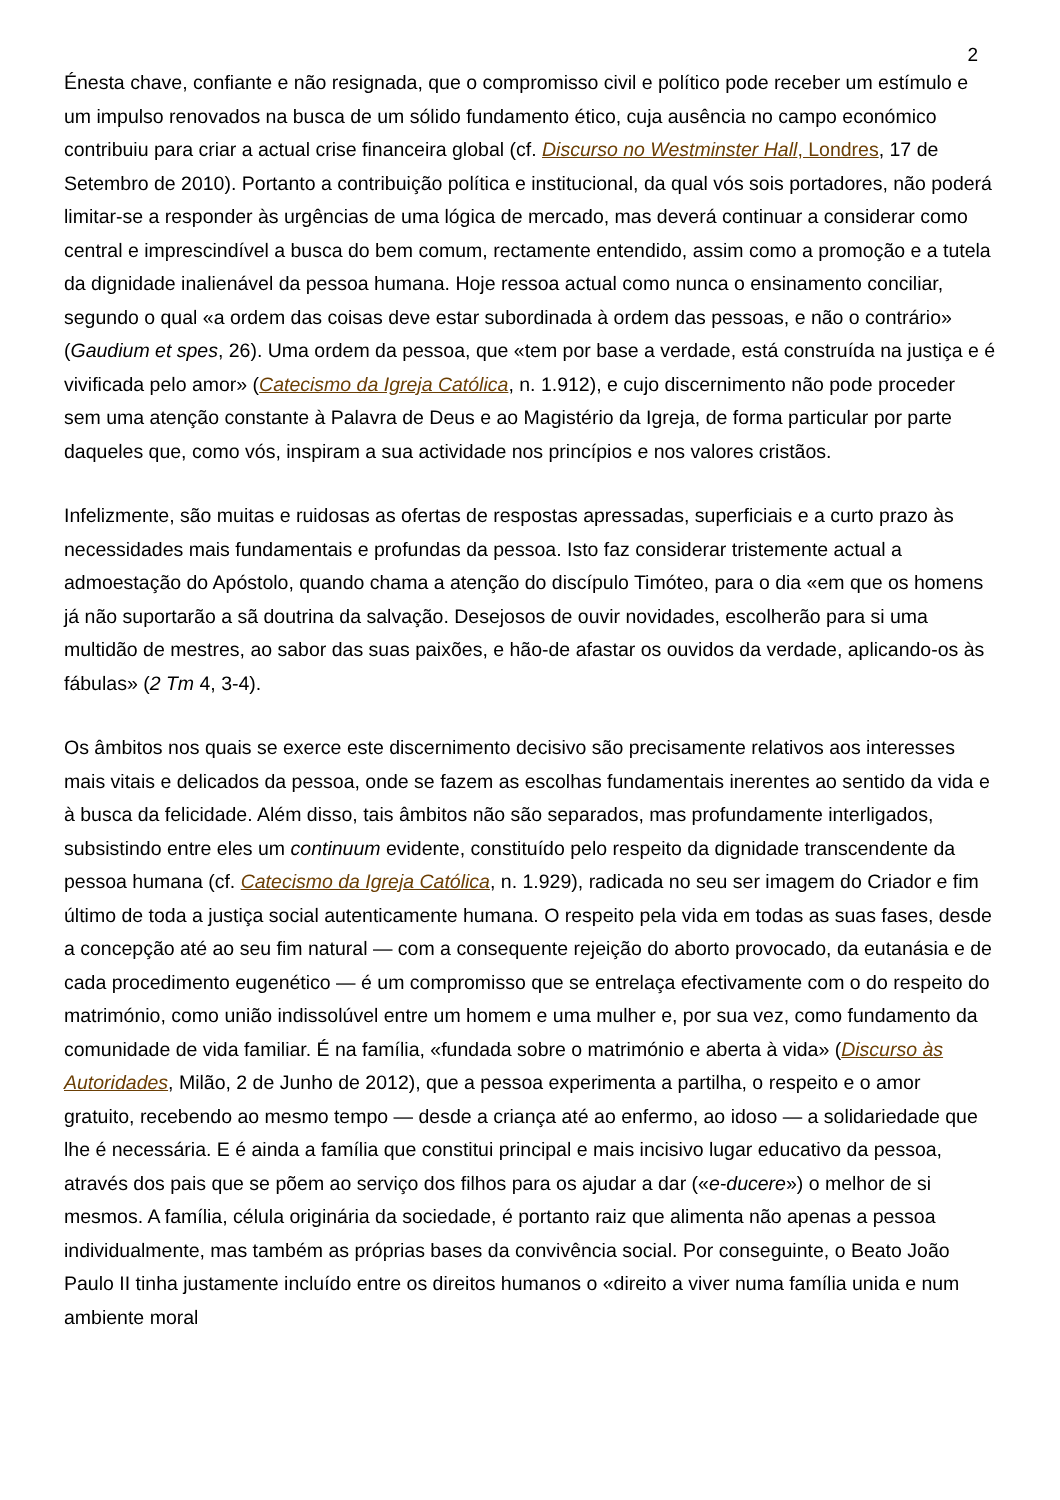2
Énesta chave, confiante e não resignada, que o compromisso civil e político pode receber um estímulo e um impulso renovados na busca de um sólido fundamento ético, cuja ausência no campo económico contribuiu para criar a actual crise financeira global (cf. Discurso no Westminster Hall, Londres, 17 de Setembro de 2010). Portanto a contribuição política e institucional, da qual vós sois portadores, não poderá limitar-se a responder às urgências de uma lógica de mercado, mas deverá continuar a considerar como central e imprescindível a busca do bem comum, rectamente entendido, assim como a promoção e a tutela da dignidade inalienável da pessoa humana. Hoje ressoa actual como nunca o ensinamento conciliar, segundo o qual «a ordem das coisas deve estar subordinada à ordem das pessoas, e não o contrário» (Gaudium et spes, 26). Uma ordem da pessoa, que «tem por base a verdade, está construída na justiça e é vivificada pelo amor» (Catecismo da Igreja Católica, n. 1.912), e cujo discernimento não pode proceder sem uma atenção constante à Palavra de Deus e ao Magistério da Igreja, de forma particular por parte daqueles que, como vós, inspiram a sua actividade nos princípios e nos valores cristãos.
Infelizmente, são muitas e ruidosas as ofertas de respostas apressadas, superficiais e a curto prazo às necessidades mais fundamentais e profundas da pessoa. Isto faz considerar tristemente actual a admoestação do Apóstolo, quando chama a atenção do discípulo Timóteo, para o dia «em que os homens já não suportarão a sã doutrina da salvação. Desejosos de ouvir novidades, escolherão para si uma multidão de mestres, ao sabor das suas paixões, e hão-de afastar os ouvidos da verdade, aplicando-os às fábulas» (2 Tm 4, 3-4).
Os âmbitos nos quais se exerce este discernimento decisivo são precisamente relativos aos interesses mais vitais e delicados da pessoa, onde se fazem as escolhas fundamentais inerentes ao sentido da vida e à busca da felicidade. Além disso, tais âmbitos não são separados, mas profundamente interligados, subsistindo entre eles um continuum evidente, constituído pelo respeito da dignidade transcendente da pessoa humana (cf. Catecismo da Igreja Católica, n. 1.929), radicada no seu ser imagem do Criador e fim último de toda a justiça social autenticamente humana. O respeito pela vida em todas as suas fases, desde a concepção até ao seu fim natural — com a consequente rejeição do aborto provocado, da eutanásia e de cada procedimento eugenético — é um compromisso que se entrelaça efectivamente com o do respeito do matrimónio, como união indissolúvel entre um homem e uma mulher e, por sua vez, como fundamento da comunidade de vida familiar. É na família, «fundada sobre o matrimónio e aberta à vida» (Discurso às Autoridades, Milão, 2 de Junho de 2012), que a pessoa experimenta a partilha, o respeito e o amor gratuito, recebendo ao mesmo tempo — desde a criança até ao enfermo, ao idoso — a solidariedade que lhe é necessária. E é ainda a família que constitui principal e mais incisivo lugar educativo da pessoa, através dos pais que se põem ao serviço dos filhos para os ajudar a dar («e-ducere») o melhor de si mesmos. A família, célula originária da sociedade, é portanto raiz que alimenta não apenas a pessoa individualmente, mas também as próprias bases da convivência social. Por conseguinte, o Beato João Paulo II tinha justamente incluído entre os direitos humanos o «direito a viver numa família unida e num ambiente moral